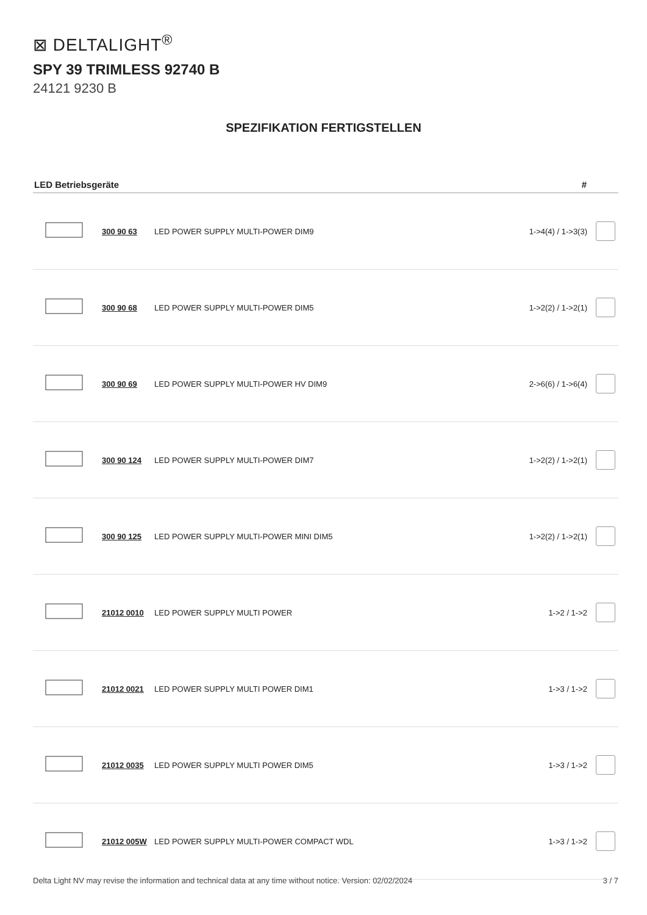⊠ DELTALIGHT<sup>®</sup>
SPY 39 TRIMLESS 92740 B
24121 9230 B
SPEZIFIKATION FERTIGSTELLEN
| LED Betriebsgeräte | | | # | |
| --- | --- | --- | --- | --- |
| | 300 90 63 | LED POWER SUPPLY MULTI-POWER DIM9 | 1->4(4) / 1->3(3) | |
| | 300 90 68 | LED POWER SUPPLY MULTI-POWER DIM5 | 1->2(2) / 1->2(1) | |
| | 300 90 69 | LED POWER SUPPLY MULTI-POWER HV DIM9 | 2->6(6) / 1->6(4) | |
| | 300 90 124 | LED POWER SUPPLY MULTI-POWER DIM7 | 1->2(2) / 1->2(1) | |
| | 300 90 125 | LED POWER SUPPLY MULTI-POWER MINI DIM5 | 1->2(2) / 1->2(1) | |
| | 21012 0010 | LED POWER SUPPLY MULTI POWER | 1->2 / 1->2 | |
| | 21012 0021 | LED POWER SUPPLY MULTI POWER DIM1 | 1->3 / 1->2 | |
| | 21012 0035 | LED POWER SUPPLY MULTI POWER DIM5 | 1->3 / 1->2 | |
| | 21012 005W | LED POWER SUPPLY MULTI-POWER COMPACT WDL | 1->3 / 1->2 | |
Delta Light NV may revise the information and technical data at any time without notice. Version: 02/02/2024 3 / 7